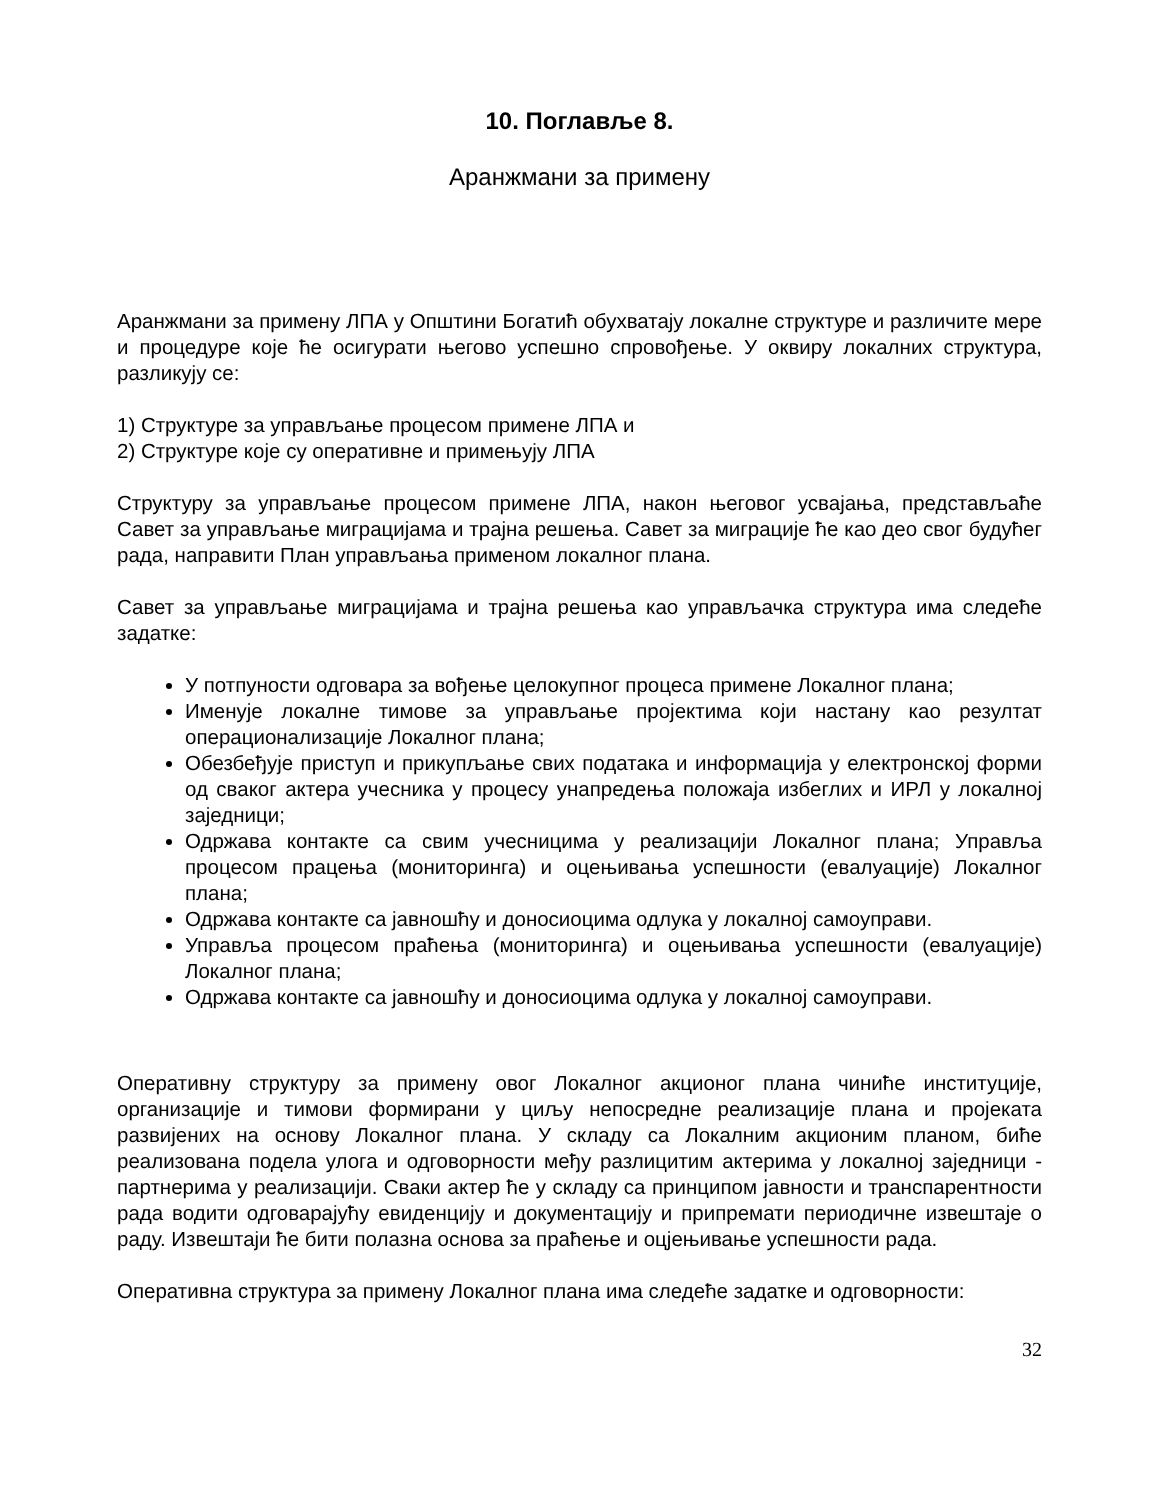10. Поглавље 8.
Аранжмани за примену
Аранжмани за примену ЛПА у Општини Богатић обухватају локалне структуре и различите мере и процедуре које ће осигурати његово успешно спровођење. У оквиру локалних структура, разликују се:
1) Структуре за управљање процесом примене ЛПА и
2) Структуре које су оперативне и примењују ЛПА
Структуру за управљање процесом примене ЛПА, након његовог усвајања, представљаће Савет за управљање миграцијама и трајна решења. Савет за миграције ће као део свог будућег рада, направити План управљања применом локалног плана.
Савет за управљање миграцијама и трајна решења као управљачка структура има следеће задатке:
У потпуности одговара за вођење целокупног процеса примене Локалног плана;
Именује локалне тимове за управљање пројектима који настану као резултат операционализације Локалног плана;
Обезбеђује приступ и прикупљање свих података и информација у електронској форми од сваког актера учесника у процесу унапредења положаја избеглих и ИРЛ у локалној заједници;
Одржава контакте са свим учесницима у реализацији Локалног плана; Управља процесом працења (мониторинга) и оцењивања успешности (евалуације) Локалног плана;
Одржава контакте са јавношћу и доносиоцима одлука у локалној самоуправи.
Управља процесом праћења (мониторинга) и оцењивања успешности (евалуације) Локалног плана;
Одржава контакте са јавношћу и доносиоцима одлука у локалној самоуправи.
Оперативну структуру за примену овог Локалног акционог плана чиниће институције, организације и тимови формирани у циљу непосредне реализације плана и пројеката развијених на основу Локалног плана. У складу са Локалним акционим планом, биће реализована подела улога и одговорности међу разлицитим актерима у локалној заједници - партнерима у реализацији. Сваки актер ће у складу са принципом јавности и транспарентности рада водити одговарајућу евиденцију и документацију и припремати периодичне извештаје о раду. Извештаји ће бити полазна основа за праћење и оцјењивање успешности рада.
Оперативна структура за примену Локалног плана има следеће задатке и одговорности:
32